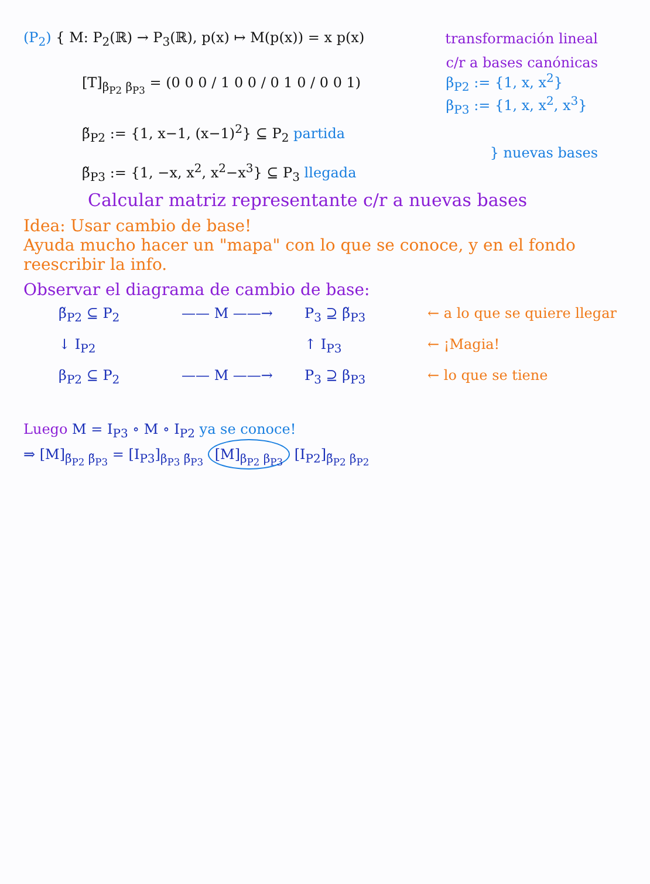(P<sub>2</sub>) { M: P<sub>2</sub>(ℝ) → P<sub>3</sub>(ℝ), p(x) ↦ M(p(x)) = x p(x) transformación lineal
[T]<sub>β<sub>P2</sub> β<sub>P3</sub></sub> = (0 0 0 / 1 0 0 / 0 1 0 / 0 0 1) c/r a bases canónicas
β<sub>P2</sub> := {1, x, x<sup>2</sup>}
β<sub>P3</sub> := {1, x, x<sup>2</sup>, x<sup>3</sup>}
β̃<sub>P2</sub> := {1, x−1, (x−1)<sup>2</sup>} ⊆ P<sub>2</sub> partida
β̃<sub>P3</sub> := {1, −x, x<sup>2</sup>, x<sup>2</sup>−x<sup>3</sup>} ⊆ P<sub>3</sub> llegada } nuevas bases
Calcular matriz representante c/r a nuevas bases
Idea: Usar cambio de base!
Ayuda mucho hacer un "mapa" con lo que se conoce, y en el fondo reescribir la info.
Observar el diagrama de cambio de base:
β̃<sub>P2</sub> ⊆ P<sub>2</sub> —— M ——→ P<sub>3</sub> ⊇ β̃<sub>P3</sub> ← a lo que se quiere llegar ↓ I<sub>P2</sub> ↑ I<sub>P3</sub> ← ¡Magia! β<sub>P2</sub> ⊆ P<sub>2</sub> —— M ——→ P<sub>3</sub> ⊇ β<sub>P3</sub> ← lo que se tiene
Luego M = I<sub>P3</sub> ∘ M ∘ I<sub>P2</sub> ya se conoce!
⇒ [M]<sub>β̃<sub>P2</sub> β̃<sub>P3</sub></sub> = [I<sub>P3</sub>]<sub>β<sub>P3</sub> β̃<sub>P3</sub></sub> [M]<sub>β<sub>P2</sub> β<sub>P3</sub></sub> [I<sub>P2</sub>]<sub>β̃<sub>P2</sub> β<sub>P2</sub></sub>